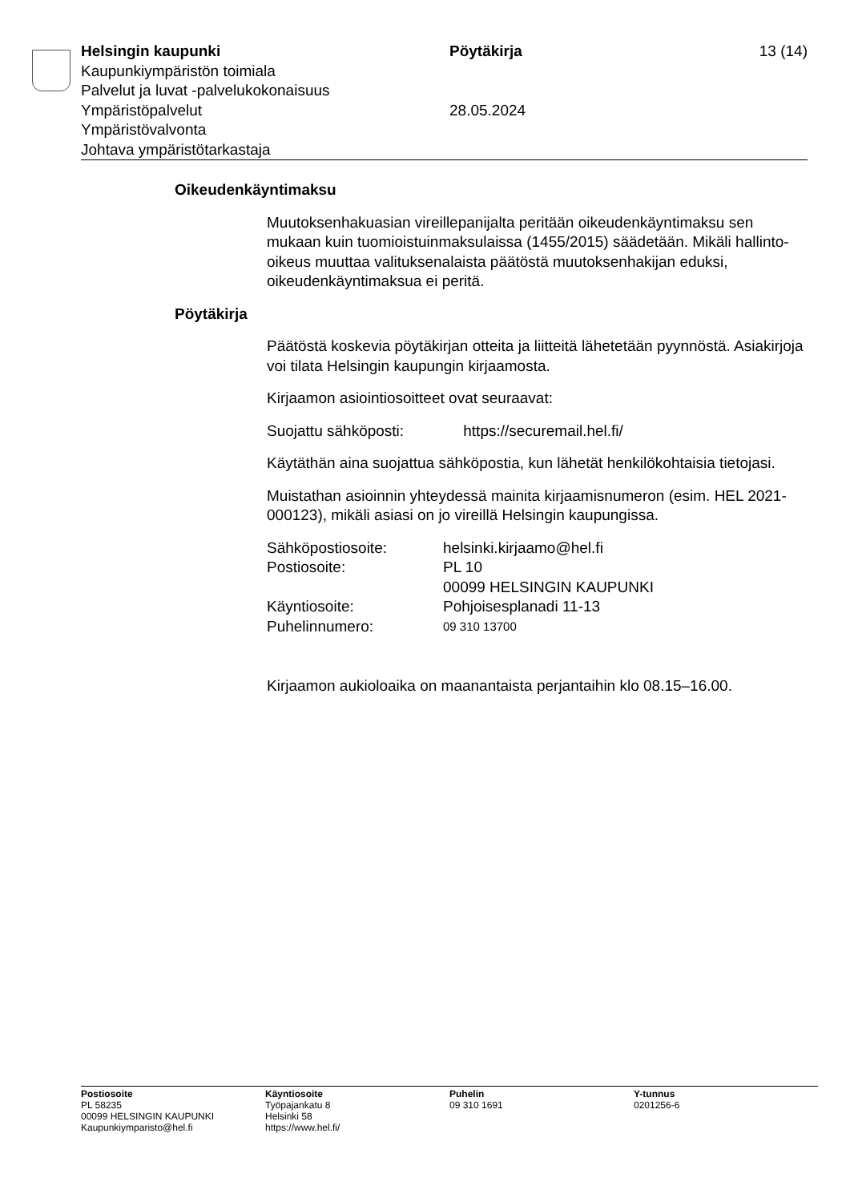Helsingin kaupunki Pöytäkirja 13 (14)
Kaupunkiympäristön toimiala
Palvelut ja luvat -palvelukokonaisuus
Ympäristöpalvelut 28.05.2024
Ympäristövalvonta
Johtava ympäristötarkastaja
Oikeudenkäyntimaksu
Muutoksenhakuasian vireillepanijalta peritään oikeudenkäyntimaksu sen mukaan kuin tuomioistuinmaksulaissa (1455/2015) säädetään. Mikäli hallinto-oikeus muuttaa valituksenalaista päätöstä muutoksenhakijan eduksi, oikeudenkäyntimaksua ei peritä.
Pöytäkirja
Päätöstä koskevia pöytäkirjan otteita ja liitteitä lähetetään pyynnöstä. Asiakirjoja voi tilata Helsingin kaupungin kirjaamosta.
Kirjaamon asiointiosoitteet ovat seuraavat:
Suojattu sähköposti: https://securemail.hel.fi/
Käytäthän aina suojattua sähköpostia, kun lähetät henkilökohtaisia tietojasi.
Muistathan asioinnin yhteydessä mainita kirjaamisnumeron (esim. HEL 2021-000123), mikäli asiasi on jo vireillä Helsingin kaupungissa.
Sähköpostiosoite: helsinki.kirjaamo@hel.fi
Postiosoite: PL 10
00099 HELSINGIN KAUPUNKI
Käyntiosoite: Pohjoisesplanadi 11-13
Puhelinnumero: 09 310 13700
Kirjaamon aukioloaika on maanantaista perjantaihin klo 08.15–16.00.
Postiosoite
PL 58235
00099 HELSINGIN KAUPUNKI
Kaupunkiymparisto@hel.fi
Käyntiosoite
Työpajankatu 8
Helsinki 58
https://www.hel.fi/
Puhelin
09 310 1691
Y-tunnus
0201256-6